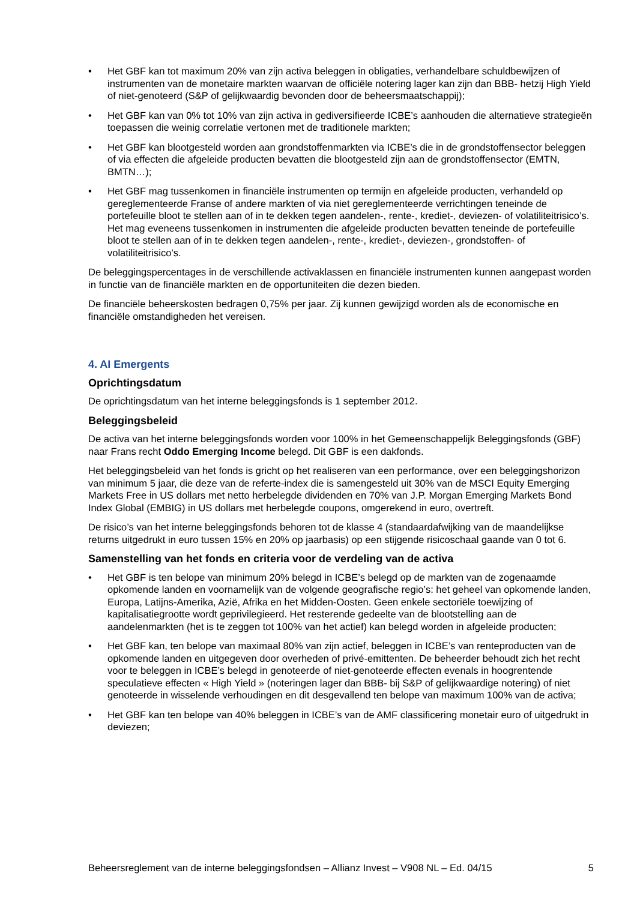• Het GBF kan tot maximum 20% van zijn activa beleggen in obligaties, verhandelbare schuldbewijzen of instrumenten van de monetaire markten waarvan de officiële notering lager kan zijn dan BBB- hetzij High Yield of niet-genoteerd (S&P of gelijkwaardig bevonden door de beheersmaatschappij);
• Het GBF kan van 0% tot 10% van zijn activa in gediversifieerde ICBE’s aanhouden die alternatieve strategieën toepassen die weinig correlatie vertonen met de traditionele markten;
• Het GBF kan blootgesteld worden aan grondstoffenmarkten via ICBE’s die in de grondstoffensector beleggen of via effecten die afgeleide producten bevatten die blootgesteld zijn aan de grondstoffensector (EMTN, BMTN…);
• Het GBF mag tussenkomen in financiële instrumenten op termijn en afgeleide producten, verhandeld op gereglementeerde Franse of andere markten of via niet gereglementeerde verrichtingen teneinde de portefeuille bloot te stellen aan of in te dekken tegen aandelen-, rente-, krediet-, deviezen- of volatiliteitrisico’s. Het mag eveneens tussenkomen in instrumenten die afgeleide producten bevatten teneinde de portefeuille bloot te stellen aan of in te dekken tegen aandelen-, rente-, krediet-, deviezen-, grondstoffen- of volatiliteitrisico’s.
De beleggingspercentages in de verschillende activaklassen en financiële instrumenten kunnen aangepast worden in functie van de financiële markten en de opportuniteiten die dezen bieden.
De financiële beheerskosten bedragen 0,75% per jaar. Zij kunnen gewijzigd worden als de economische en financiële omstandigheden het vereisen.
4. AI Emergents
Oprichtingsdatum
De oprichtingsdatum van het interne beleggingsfonds is 1 september 2012.
Beleggingsbeleid
De activa van het interne beleggingsfonds worden voor 100% in het Gemeenschappelijk Beleggingsfonds (GBF) naar Frans recht Oddo Emerging Income belegd. Dit GBF is een dakfonds.
Het beleggingsbeleid van het fonds is gricht op het realiseren van een performance, over een beleggingshorizon van minimum 5 jaar, die deze van de referte-index die is samengesteld uit 30% van de MSCI Equity Emerging Markets Free in US dollars met netto herbelegde dividenden en 70% van J.P. Morgan Emerging Markets Bond Index Global (EMBIG) in US dollars met herbelegde coupons, omgerekend in euro, overtreft.
De risico’s van het interne beleggingsfonds behoren tot de klasse 4 (standaardafwijking van de maandelijkse returns uitgedrukt in euro tussen 15% en 20% op jaarbasis) op een stijgende risicoschaal gaande van 0 tot 6.
Samenstelling van het fonds en criteria voor de verdeling van de activa
• Het GBF is ten belope van minimum 20% belegd in ICBE’s belegd op de markten van de zogenaamde opkomende landen en voornamelijk van de volgende geografische regio’s: het geheel van opkomende landen, Europa, Latijns-Amerika, Azië, Afrika en het Midden-Oosten. Geen enkele sectoriële toewijzing of kapitalisatiegrootte wordt geprivilegieerd. Het resterende gedeelte van de blootstelling aan de aandelenmarkten (het is te zeggen tot 100% van het actief) kan belegd worden in afgeleide producten;
• Het GBF kan, ten belope van maximaal 80% van zijn actief, beleggen in ICBE’s van renteproducten van de opkomende landen en uitgegeven door overheden of privé-emittenten. De beheerder behoudt zich het recht voor te beleggen in ICBE’s belegd in genoteerde of niet-genoteerde effecten evenals in hoogrentende speculatieve effecten « High Yield » (noteringen lager dan BBB- bij S&P of gelijkwaardige notering) of niet genoteerde in wisselende verhoudingen en dit desgevallend ten belope van maximum 100% van de activa;
• Het GBF kan ten belope van 40% beleggen in ICBE’s van de AMF classificering monetair euro of uitgedrukt in deviezen;
Beheersreglement van de interne beleggingsfondsen – Allianz Invest – V908 NL – Ed. 04/15 5